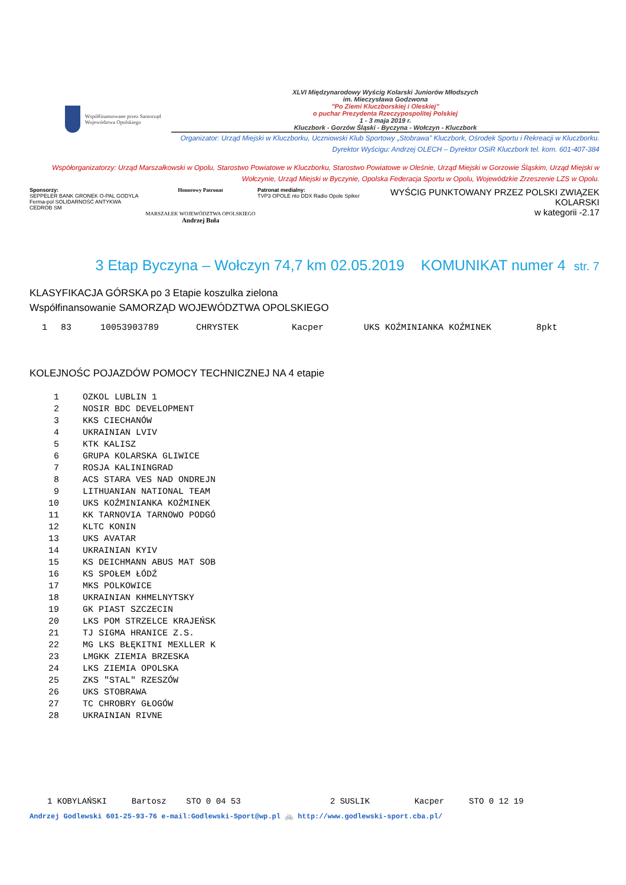Współfinansowane przez Samorząd Województwa Opolskiego
XLVI Międzynarodowy Wyścig Kolarski Juniorów Młodszych
im. Mieczysława Godzwona
"Po Ziemi Kluczborskiej i Oleskiej"
o puchar Prezydenta Rzeczypospolitej Polskiej
1 - 3 maja 2019 r.
Kluczbork - Gorzów Śląski - Byczyna - Wołczyn - Kluczbork
Organizator: Urząd Miejski w Kluczborku, Uczniowski Klub Sportowy „Stobrawa” Kluczbork, Ośrodek Sportu i Rekreacji w Kluczborku.
Dyrektor Wyścigu: Andrzej OLECH – Dyrektor OSiR Kluczbork tel. kom. 601-407-384
Współorganizatorzy: Urząd Marszałkowski w Opolu, Starostwo Powiatowe w Kluczborku, Starostwo Powiatowe w Oleśnie, Urząd Miejski w Gorzowie Śląskim, Urząd Miejski w Wołczynie, Urząd Miejski w Byczynie, Opolska Federacja Sportu w Opolu, Wojewódzkie Zrzeszenie LZS w Opolu.
Sponsorzy:
SEPPELER BANK GRONEK O-PAL GODYLA Ferma-pol SOLIDARNOŚĆ ANTYKWA CEDROB SM
Honorowy Patronat
MARSZAŁEK WOJEWÓDZTWA OPOLSKIEGO
Andrzej Buła
Patronat medialny:
TVP3 OPOLE nto DDX Radio Opole Spiker
WYŚCIG PUNKTOWANY PRZEZ POLSKI ZWIĄZEK KOLARSKI
w kategorii -2.17
3 Etap Byczyna – Wołczyn 74,7 km 02.05.2019 KOMUNIKAT numer 4 str. 7
KLASYFIKACJA GÓRSKA po 3 Etapie koszulka zielona
Współfinansowanie SAMORZĄD WOJEWÓDZTWA OPOLSKIEGO
| 1 | 83 | 10053903789 | CHRYSTEK | Kacper | UKS KOŹMINIANKA KOŹMINEK | 8pkt |
KOLEJNOŚC POJAZDÓW POMOCY TECHNICZNEJ NA 4 etapie
| 1 | OZKOL LUBLIN 1 |
| 2 | NOSIR BDC DEVELOPMENT |
| 3 | KKS CIECHANÓW |
| 4 | UKRAINIAN LVIV |
| 5 | KTK KALISZ |
| 6 | GRUPA KOLARSKA GLIWICE |
| 7 | ROSJA KALININGRAD |
| 8 | ACS STARA VES NAD ONDREJN |
| 9 | LITHUANIAN NATIONAL TEAM |
| 10 | UKS KOŹMINIANKA KOŹMINEK |
| 11 | KK TARNOVIA TARNOWO PODGÓ |
| 12 | KLTC KONIN |
| 13 | UKS AVATAR |
| 14 | UKRAINIAN KYIV |
| 15 | KS DEICHMANN ABUS MAT SOB |
| 16 | KS SPOŁEM ŁÓDŹ |
| 17 | MKS POLKOWICE |
| 18 | UKRAINIAN KHMELNYTSKY |
| 19 | GK PIAST SZCZECIN |
| 20 | LKS POM STRZELCE KRAJEŃSK |
| 21 | TJ SIGMA HRANICE Z.S. |
| 22 | MG LKS BŁĘKITNI MEXLLER K |
| 23 | LMGKK ZIEMIA BRZESKA |
| 24 | LKS ZIEMIA OPOLSKA |
| 25 | ZKS "STAL" RZESZÓW |
| 26 | UKS STOBRAWA |
| 27 | TC CHROBRY GŁOGÓW |
| 28 | UKRAINIAN RIVNE |
1 KOBYLAŃSKI Bartosz STO 0 04 53 2 SUSLIK Kacper STO 0 12 19
Andrzej Godlewski 601-25-93-76 e-mail:Godlewski-Sport@wp.pl 🚲 http://www.godlewski-sport.cba.pl/